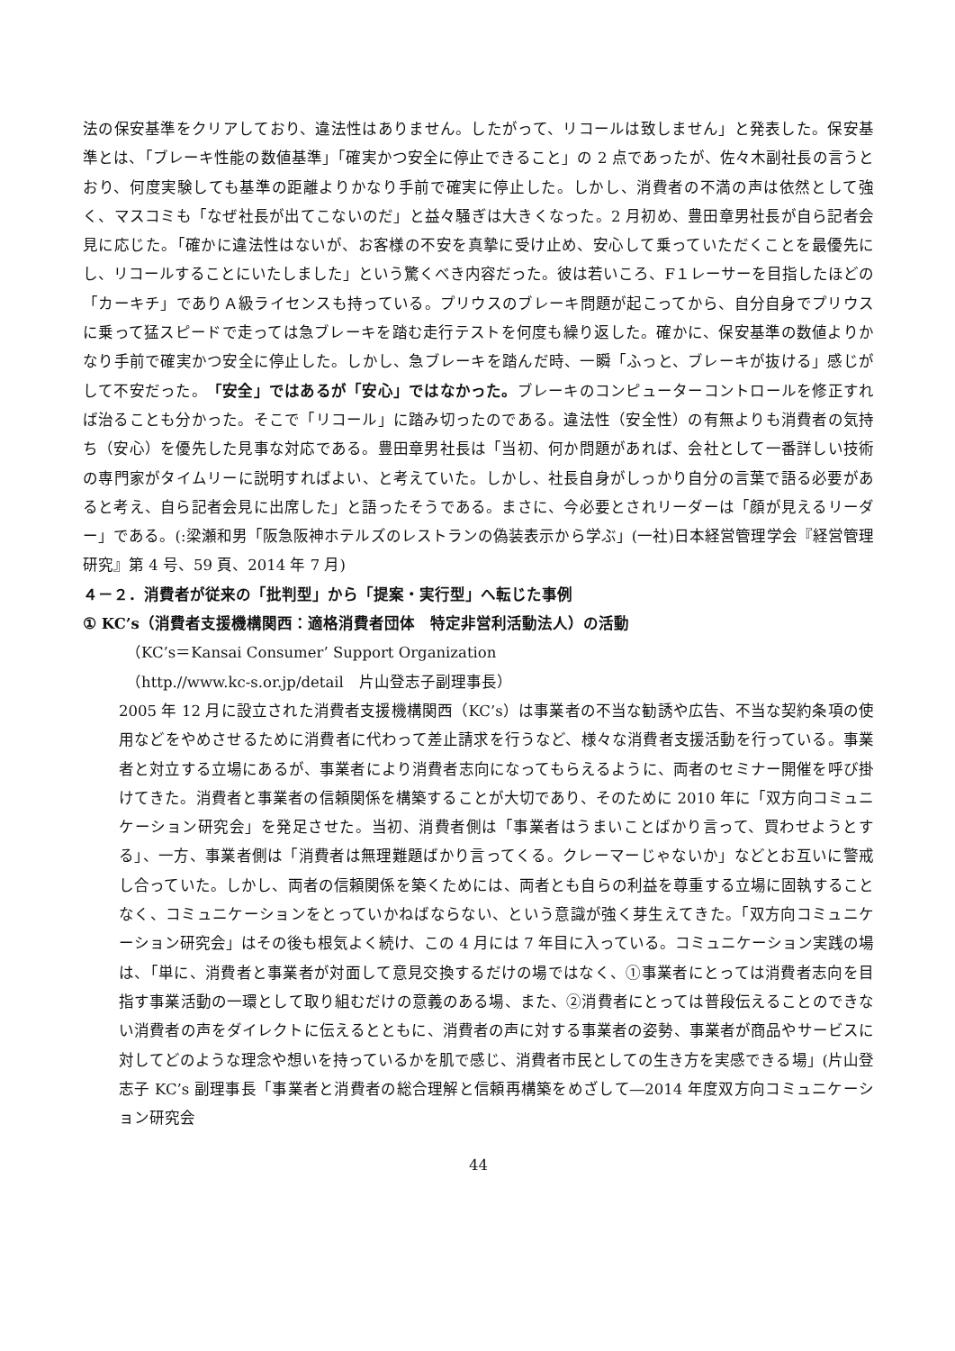法の保安基準をクリアしており、違法性はありません。したがって、リコールは致しません」と発表した。保安基準とは、「ブレーキ性能の数値基準」「確実かつ安全に停止できること」の 2 点であったが、佐々木副社長の言うとおり、何度実験しても基準の距離よりかなり手前で確実に停止した。しかし、消費者の不満の声は依然として強く、マスコミも「なぜ社長が出てこないのだ」と益々騒ぎは大きくなった。2 月初め、豊田章男社長が自ら記者会見に応じた。「確かに違法性はないが、お客様の不安を真摯に受け止め、安心して乗っていただくことを最優先にし、リコールすることにいたしました」という驚くべき内容だった。彼は若いころ、F１レーサーを目指したほどの「カーキチ」でありＡ級ライセンスも持っている。プリウスのブレーキ問題が起こってから、自分自身でプリウスに乗って猛スピードで走っては急ブレーキを踏む走行テストを何度も繰り返した。確かに、保安基準の数値よりかなり手前で確実かつ安全に停止した。しかし、急ブレーキを踏んだ時、一瞬「ふっと、ブレーキが抜ける」感じがして不安だった。「安全」ではあるが「安心」ではなかった。ブレーキのコンピューターコントロールを修正すれば治ることも分かった。そこで「リコール」に踏み切ったのである。違法性（安全性）の有無よりも消費者の気持ち（安心）を優先した見事な対応である。豊田章男社長は「当初、何か問題があれば、会社として一番詳しい技術の専門家がタイムリーに説明すればよい、と考えていた。しかし、社長自身がしっかり自分の言葉で語る必要があると考え、自ら記者会見に出席した」と語ったそうである。まさに、今必要とされリーダーは「顔が見えるリーダー」である。(:梁瀬和男「阪急阪神ホテルズのレストランの偽装表示から学ぶ」(一社)日本経営管理学会『経営管理研究』第 4 号、59 頁、2014 年 7 月)
４－２．消費者が従来の「批判型」から「提案・実行型」へ転じた事例
① KC’s（消費者支援機構関西：適格消費者団体　特定非営利活動法人）の活動
（KC’s＝Kansai Consumer’ Support Organization
（http.//www.kc-s.or.jp/detail　片山登志子副理事長）
2005 年 12 月に設立された消費者支援機構関西（KC’s）は事業者の不当な勧誘や広告、不当な契約条項の使用などをやめさせるために消費者に代わって差止請求を行うなど、様々な消費者支援活動を行っている。事業者と対立する立場にあるが、事業者により消費者志向になってもらえるように、両者のセミナー開催を呼び掛けてきた。消費者と事業者の信頼関係を構築することが大切であり、そのために 2010 年に「双方向コミュニケーション研究会」を発足させた。当初、消費者側は「事業者はうまいことばかり言って、買わせようとする」、一方、事業者側は「消費者は無理難題ばかり言ってくる。クレーマーじゃないか」などとお互いに警戒し合っていた。しかし、両者の信頼関係を築くためには、両者とも自らの利益を尊重する立場に固執することなく、コミュニケーションをとっていかねばならない、という意識が強く芽生えてきた。「双方向コミュニケーション研究会」はその後も根気よく続け、この 4 月には 7 年目に入っている。コミュニケーション実践の場は、「単に、消費者と事業者が対面して意見交換するだけの場ではなく、①事業者にとっては消費者志向を目指す事業活動の一環として取り組むだけの意義のある場、また、②消費者にとっては普段伝えることのできない消費者の声をダイレクトに伝えるとともに、消費者の声に対する事業者の姿勢、事業者が商品やサービスに対してどのような理念や想いを持っているかを肌で感じ、消費者市民としての生き方を実感できる場」(片山登志子 KC’s 副理事長「事業者と消費者の総合理解と信頼再構築をめざして―2014 年度双方向コミュニケーション研究会
44